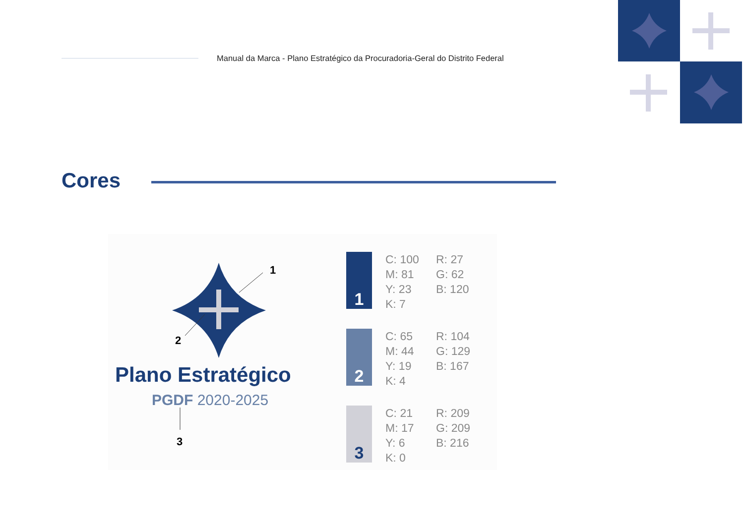Manual da Marca - Plano Estratégico da Procuradoria-Geral do Distrito Federal
Cores
1
2
3
Plano Estratégico
PGDF 2020-2025
1
C: 100 R: 27 M: 81 G: 62 Y: 23 B: 120 K: 7
2
C: 65 R: 104 M: 44 G: 129 Y: 19 B: 167 K: 4
3
C: 21 R: 209 M: 17 G: 209 Y: 6 B: 216 K: 0